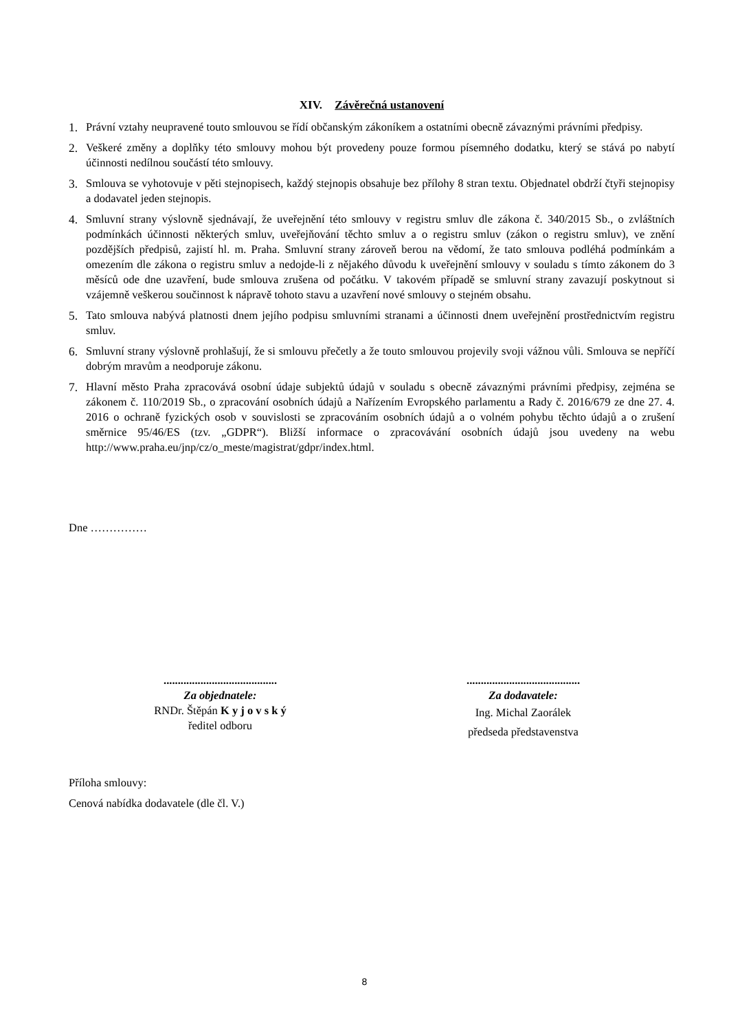XIV. Závěrečná ustanovení
1. Právní vztahy neupravené touto smlouvou se řídí občanským zákoníkem a ostatními obecně závaznými právními předpisy.
2. Veškeré změny a doplňky této smlouvy mohou být provedeny pouze formou písemného dodatku, který se stává po nabytí účinnosti nedílnou součástí této smlouvy.
3. Smlouva se vyhotovuje v pěti stejnopisech, každý stejnopis obsahuje bez přílohy 8 stran textu. Objednatel obdrží čtyři stejnopisy a dodavatel jeden stejnopis.
4. Smluvní strany výslovně sjednávají, že uveřejnění této smlouvy v registru smluv dle zákona č. 340/2015 Sb., o zvláštních podmínkách účinnosti některých smluv, uveřejňování těchto smluv a o registru smluv (zákon o registru smluv), ve znění pozdějších předpisů, zajistí hl. m. Praha. Smluvní strany zároveň berou na vědomí, že tato smlouva podléhá podmínkám a omezením dle zákona o registru smluv a nedojde-li z nějakého důvodu k uveřejnění smlouvy v souladu s tímto zákonem do 3 měsíců ode dne uzavření, bude smlouva zrušena od počátku. V takovém případě se smluvní strany zavazují poskytnout si vzájemně veškerou součinnost k nápravě tohoto stavu a uzavření nové smlouvy o stejném obsahu.
5. Tato smlouva nabývá platnosti dnem jejího podpisu smluvními stranami a účinnosti dnem uveřejnění prostřednictvím registru smluv.
6. Smluvní strany výslovně prohlašují, že si smlouvu přečetly a že touto smlouvou projevily svoji vážnou vůli. Smlouva se nepříčí dobrým mravům a neodporuje zákonu.
7. Hlavní město Praha zpracovává osobní údaje subjektů údajů v souladu s obecně závaznými právními předpisy, zejména se zákonem č. 110/2019 Sb., o zpracování osobních údajů a Nařízením Evropského parlamentu a Rady č. 2016/679 ze dne 27. 4. 2016 o ochraně fyzických osob v souvislosti se zpracováním osobních údajů a o volném pohybu těchto údajů a o zrušení směrnice 95/46/ES (tzv. „GDPR“). Bližší informace o zpracovávání osobních údajů jsou uvedeny na webu http://www.praha.eu/jnp/cz/o_meste/magistrat/gdpr/index.html.
Dne ……………
........................................
Za objednatele:
RNDr. Štěpán K y j o v s k ý
ředitel odboru
........................................
Za dodavatele:
Ing. Michal Zaorálek
předseda představenstva
Příloha smlouvy:
Cenová nabídka dodavatele (dle čl. V.)
8